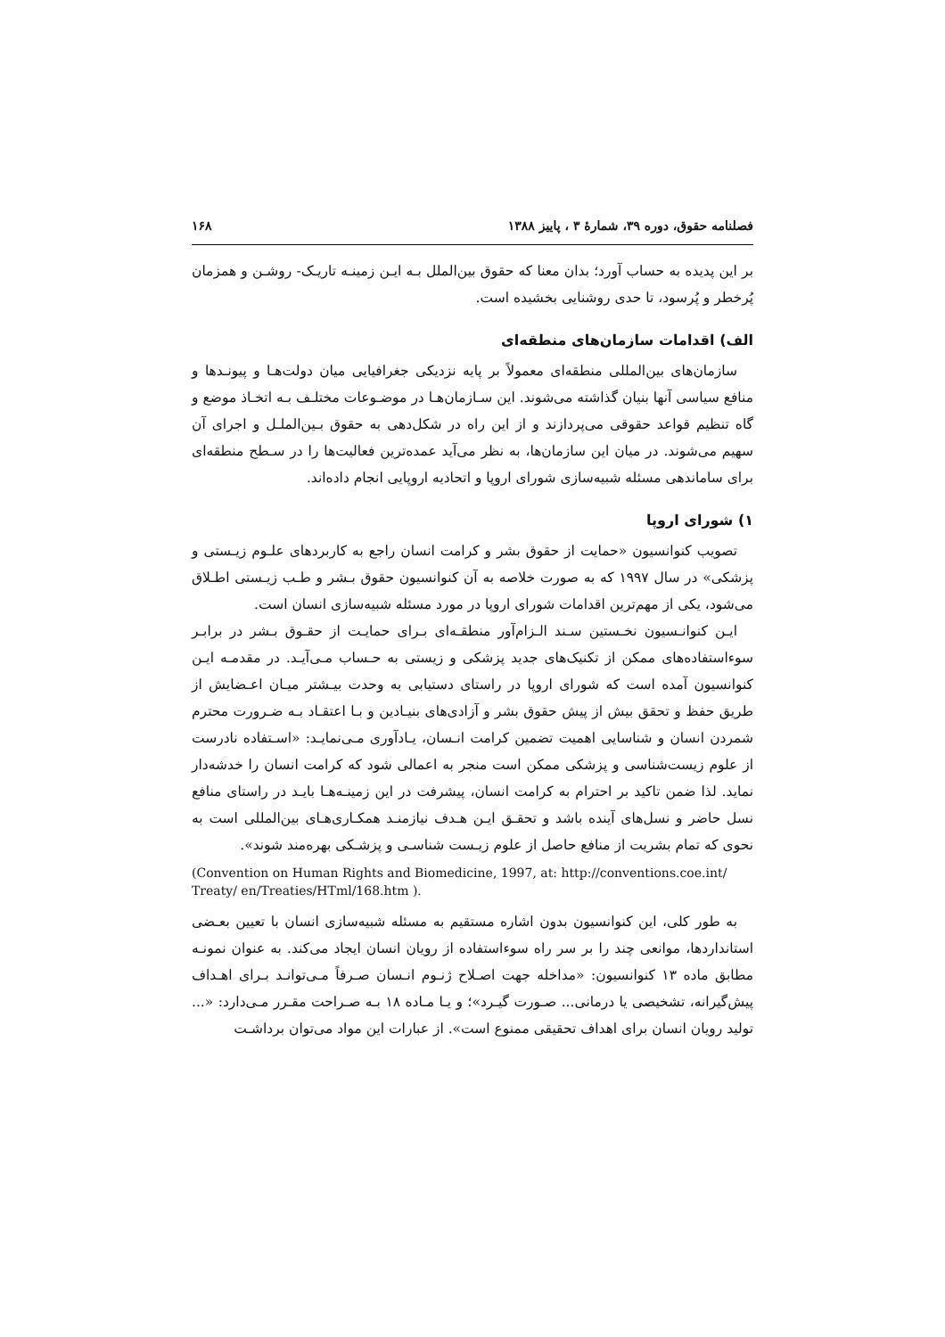فصلنامه حقوق، دوره ۳۹، شمارهٔ ۳ ، پاییز ۱۳۸۸ ۱۶۸
بر این پدیده به حساب آورد؛ بدان معنا که حقوق بین‌الملل بـه ایـن زمینـه تاریـک- روشـن و همزمان پُرخطر و پُرسود، تا حدی روشنایی بخشیده است.
الف) اقدامات سازمان‌های منطقه‌ای
سازمان‌های بین‌المللی منطقه‌ای معمولاً بر پایه نزدیکی جغرافیایی میان دولت‌هـا و پیونـدها و منافع سیاسی آنها بنیان گذاشته می‌شوند. این سـازمان‌هـا در موضـوعات مختلـف بـه اتخـاذ موضع و گاه تنظیم قواعد حقوقی می‌پردازند و از این راه در شکل‌دهی به حقوق بـین‌الملـل و اجرای آن سهیم می‌شوند. در میان این سازمان‌ها، به نظر می‌آید عمده‌ترین فعالیت‌ها را در سـطح منطقه‌ای برای ساماندهی مسئله شبیه‌سازی شورای اروپا و اتحادیه اروپایی انجام داده‌اند.
۱) شورای اروپا
تصویب کنوانسیون «حمایت از حقوق بشر و کرامت انسان راجع به کاربردهای علـوم زیـستی و پزشکی» در سال ۱۹۹۷ که به صورت خلاصه به آن کنوانسیون حقوق بـشر و طـب زیـستی اطـلاق می‌شود، یکی از مهم‌ترین اقدامات شورای اروپا در مورد مسئله شبیه‌سازی انسان است.
ایـن کنوانـسیون نخـستین سـند الـزام‌آور منطقـه‌ای بـرای حمایـت از حقـوق بـشر در برابـر سوءاستفاده‌های ممکن از تکنیک‌های جدید پزشکی و زیستی به حـساب مـی‌آیـد. در مقدمـه ایـن کنوانسیون آمده است که شورای اروپا در راستای دستیابی به وحدت بیـشتر میـان اعـضایش از طریق حفظ و تحقق بیش از پیش حقوق بشر و آزادی‌های بنیـادین و بـا اعتقـاد بـه ضـرورت محترم شمردن انسان و شناسایی اهمیت تضمین کرامت انـسان، یـادآوری مـی‌نمایـد: «اسـتفاده نادرست از علوم زیست‌شناسی و پزشکی ممکن است منجر به اعمالی شود که کرامت انسان را خدشه‌دار نماید. لذا ضمن تاکید بر احترام به کرامت انسان، پیشرفت در این زمینـه‌هـا بایـد در راستای منافع نسل حاضر و نسل‌های آینده باشد و تحقـق ایـن هـدف نیازمنـد همکـاری‌هـای بین‌المللی است به نحوی که تمام بشریت از منافع حاصل از علوم زیـست شناسـی و پزشـکی بهره‌مند شوند».
(Convention on Human Rights and Biomedicine, 1997, at: http://conventions.coe.int/ Treaty/ en/Treaties/HTml/168.htm ).
به طور کلی، این کنوانسیون بدون اشاره مستقیم به مسئله شبیه‌سازی انسان با تعیین بعـضی استانداردها، موانعی چند را بر سر راه سوءاستفاده از رویان انسان ایجاد می‌کند. به عنوان نمونـه مطابق ماده ۱۳ کنوانسیون: «مداخله جهت اصـلاح ژنـوم انـسان صـرفاً مـی‌توانـد بـرای اهـداف پیش‌گیرانه، تشخیصی یا درمانی... صـورت گیـرد»؛ و یـا مـاده ۱۸ بـه صـراحت مقـرر مـی‌دارد: «... تولید رویان انسان برای اهداف تحقیقی ممنوع است». از عبارات این مواد می‌توان برداشـت